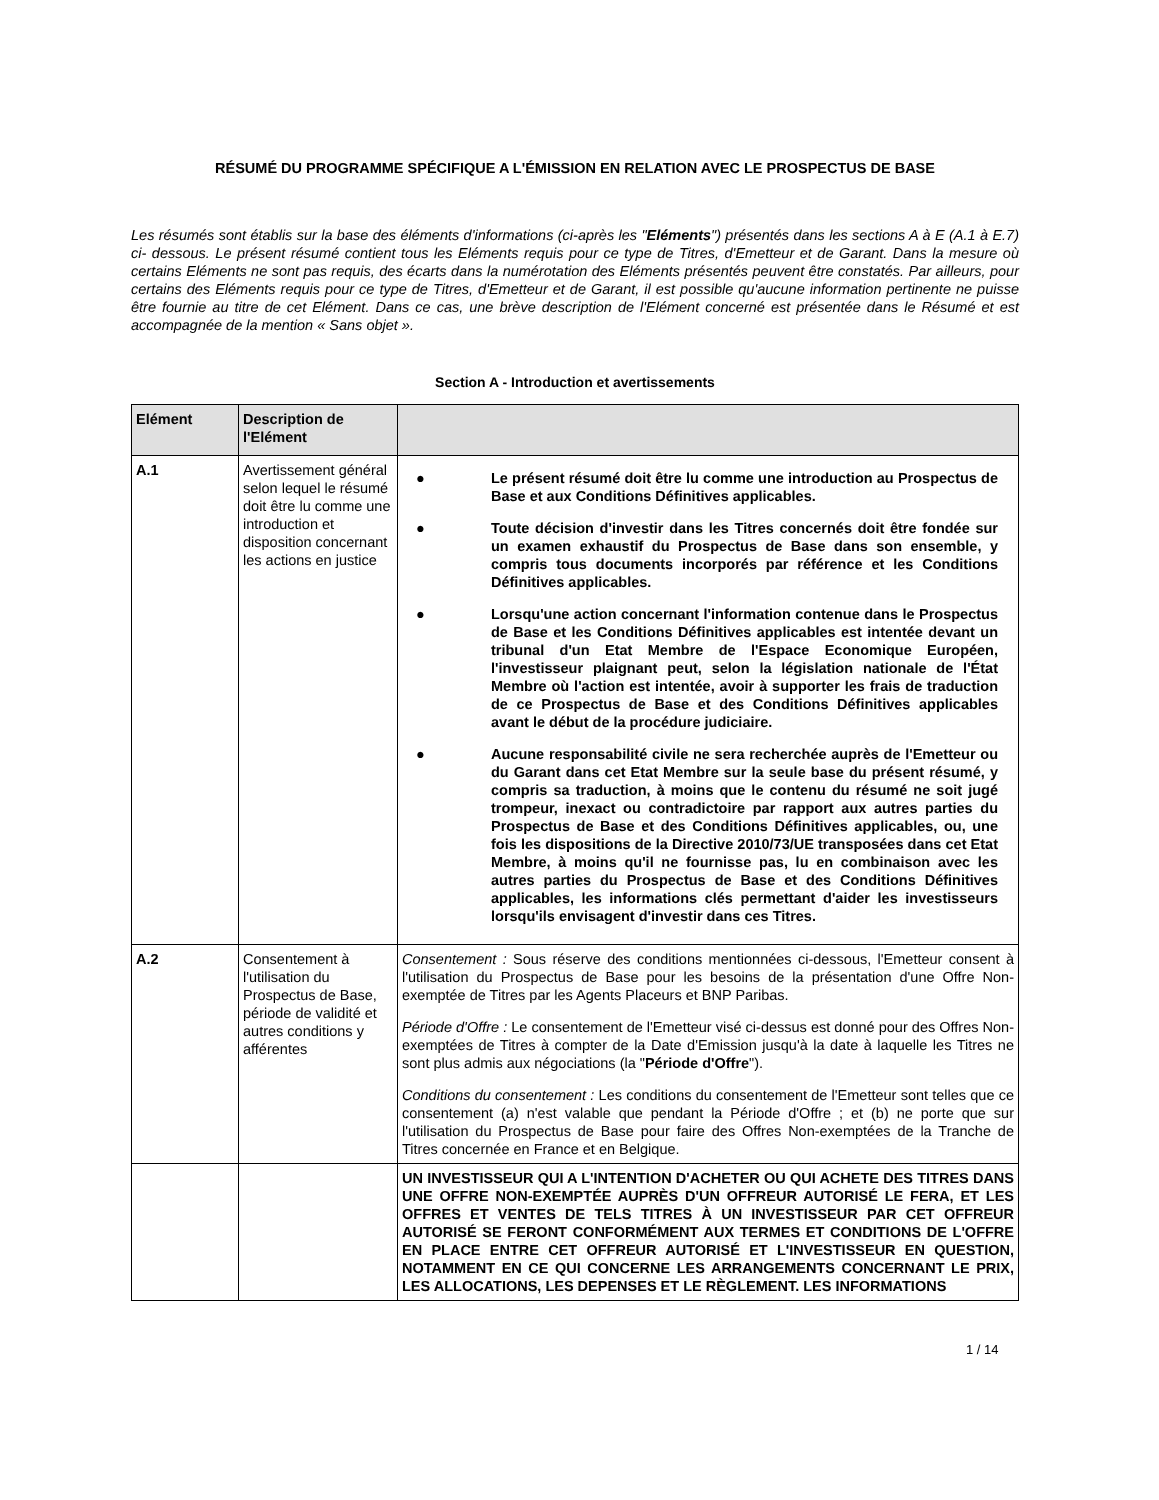RÉSUMÉ DU PROGRAMME SPÉCIFIQUE A L'ÉMISSION EN RELATION AVEC LE PROSPECTUS DE BASE
Les résumés sont établis sur la base des éléments d'informations (ci-après les "Eléments") présentés dans les sections A à E (A.1 à E.7) ci- dessous. Le présent résumé contient tous les Eléments requis pour ce type de Titres, d'Emetteur et de Garant. Dans la mesure où certains Eléments ne sont pas requis, des écarts dans la numérotation des Eléments présentés peuvent être constatés. Par ailleurs, pour certains des Eléments requis pour ce type de Titres, d'Emetteur et de Garant, il est possible qu'aucune information pertinente ne puisse être fournie au titre de cet Elément. Dans ce cas, une brève description de l'Elément concerné est présentée dans le Résumé et est accompagnée de la mention « Sans objet ».
Section A - Introduction et avertissements
| Elément | Description de l'Elément | |
| --- | --- | --- |
| A.1 | Avertissement général selon lequel le résumé doit être lu comme une introduction et disposition concernant les actions en justice | ● Le présent résumé doit être lu comme une introduction au Prospectus de Base et aux Conditions Définitives applicables. ● Toute décision d'investir dans les Titres concernés doit être fondée sur un examen exhaustif du Prospectus de Base dans son ensemble, y compris tous documents incorporés par référence et les Conditions Définitives applicables. ● Lorsqu'une action concernant l'information contenue dans le Prospectus de Base et les Conditions Définitives applicables est intentée devant un tribunal d'un Etat Membre de l'Espace Economique Européen, l'investisseur plaignant peut, selon la législation nationale de l'État Membre où l'action est intentée, avoir à supporter les frais de traduction de ce Prospectus de Base et des Conditions Définitives applicables avant le début de la procédure judiciaire. ● Aucune responsabilité civile ne sera recherchée auprès de l'Emetteur ou du Garant dans cet Etat Membre sur la seule base du présent résumé, y compris sa traduction, à moins que le contenu du résumé ne soit jugé trompeur, inexact ou contradictoire par rapport aux autres parties du Prospectus de Base et des Conditions Définitives applicables, ou, une fois les dispositions de la Directive 2010/73/UE transposées dans cet Etat Membre, à moins qu'il ne fournisse pas, lu en combinaison avec les autres parties du Prospectus de Base et des Conditions Définitives applicables, les informations clés permettant d'aider les investisseurs lorsqu'ils envisagent d'investir dans ces Titres. |
| A.2 | Consentement à l'utilisation du Prospectus de Base, période de validité et autres conditions y afférentes | Consentement : Sous réserve des conditions mentionnées ci-dessous, l'Emetteur consent à l'utilisation du Prospectus de Base pour les besoins de la présentation d'une Offre Non-exemptée de Titres par les Agents Placeurs et BNP Paribas. Période d'Offre : Le consentement de l'Emetteur visé ci-dessus est donné pour des Offres Non-exemptées de Titres à compter de la Date d'Emission jusqu'à la date à laquelle les Titres ne sont plus admis aux négociations (la " Période d'Offre "). Conditions du consentement : Les conditions du consentement de l'Emetteur sont telles que ce consentement (a) n'est valable que pendant la Période d'Offre ; et (b) ne porte que sur l'utilisation du Prospectus de Base pour faire des Offres Non-exemptées de la Tranche de Titres concernée en France et en Belgique. |
| | | UN INVESTISSEUR QUI A L'INTENTION D'ACHETER OU QUI ACHETE DES TITRES DANS UNE OFFRE NON-EXEMPTÉE AUPRÈS D'UN OFFREUR AUTORISÉ LE FERA, ET LES OFFRES ET VENTES DE TELS TITRES À UN INVESTISSEUR PAR CET OFFREUR AUTORISÉ SE FERONT CONFORMÉMENT AUX TERMES ET CONDITIONS DE L'OFFRE EN PLACE ENTRE CET OFFREUR AUTORISÉ ET L'INVESTISSEUR EN QUESTION, NOTAMMENT EN CE QUI CONCERNE LES ARRANGEMENTS CONCERNANT LE PRIX, LES ALLOCATIONS, LES DEPENSES ET LE RÈGLEMENT. LES INFORMATIONS |
1 / 14